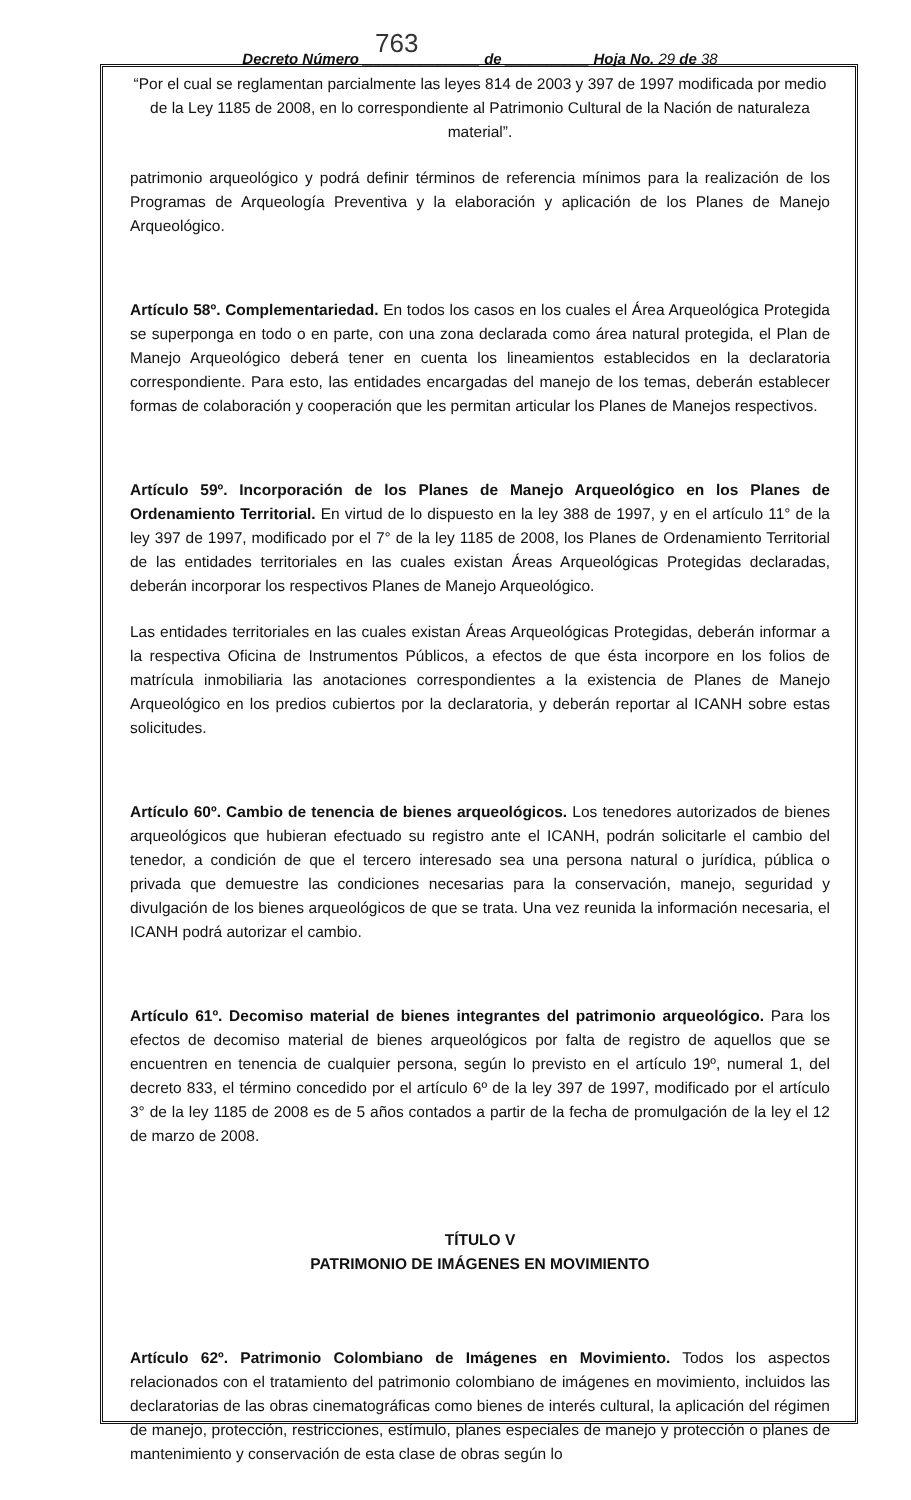763
Decreto Número ______________ de __________ Hoja No. 29 de 38
“Por el cual se reglamentan parcialmente las leyes 814 de 2003 y 397 de 1997 modificada por medio de la Ley 1185 de 2008, en lo correspondiente al Patrimonio Cultural de la Nación de naturaleza material”.
patrimonio arqueológico y podrá definir términos de referencia mínimos para la realización de los Programas de Arqueología Preventiva y la elaboración y aplicación de los Planes de Manejo Arqueológico.
Artículo 58º. Complementariedad. En todos los casos en los cuales el Área Arqueológica Protegida se superponga en todo o en parte, con una zona declarada como área natural protegida, el Plan de Manejo Arqueológico deberá tener en cuenta los lineamientos establecidos en la declaratoria correspondiente. Para esto, las entidades encargadas del manejo de los temas, deberán establecer formas de colaboración y cooperación que les permitan articular los Planes de Manejos respectivos.
Artículo 59º. Incorporación de los Planes de Manejo Arqueológico en los Planes de Ordenamiento Territorial. En virtud de lo dispuesto en la ley 388 de 1997, y en el artículo 11° de la ley 397 de 1997, modificado por el 7° de la ley 1185 de 2008, los Planes de Ordenamiento Territorial de las entidades territoriales en las cuales existan Áreas Arqueológicas Protegidas declaradas, deberán incorporar los respectivos Planes de Manejo Arqueológico.
Las entidades territoriales en las cuales existan Áreas Arqueológicas Protegidas, deberán informar a la respectiva Oficina de Instrumentos Públicos, a efectos de que ésta incorpore en los folios de matrícula inmobiliaria las anotaciones correspondientes a la existencia de Planes de Manejo Arqueológico en los predios cubiertos por la declaratoria, y deberán reportar al ICANH sobre estas solicitudes.
Artículo 60º. Cambio de tenencia de bienes arqueológicos. Los tenedores autorizados de bienes arqueológicos que hubieran efectuado su registro ante el ICANH, podrán solicitarle el cambio del tenedor, a condición de que el tercero interesado sea una persona natural o jurídica, pública o privada que demuestre las condiciones necesarias para la conservación, manejo, seguridad y divulgación de los bienes arqueológicos de que se trata. Una vez reunida la información necesaria, el ICANH podrá autorizar el cambio.
Artículo 61º. Decomiso material de bienes integrantes del patrimonio arqueológico. Para los efectos de decomiso material de bienes arqueológicos por falta de registro de aquellos que se encuentren en tenencia de cualquier persona, según lo previsto en el artículo 19º, numeral 1, del decreto 833, el término concedido por el artículo 6º de la ley 397 de 1997, modificado por el artículo 3° de la ley 1185 de 2008 es de 5 años contados a partir de la fecha de promulgación de la ley el 12 de marzo de 2008.
TÍTULO V
PATRIMONIO DE IMÁGENES EN MOVIMIENTO
Artículo 62º. Patrimonio Colombiano de Imágenes en Movimiento. Todos los aspectos relacionados con el tratamiento del patrimonio colombiano de imágenes en movimiento, incluidos las declaratorias de las obras cinematográficas como bienes de interés cultural, la aplicación del régimen de manejo, protección, restricciones, estímulo, planes especiales de manejo y protección o planes de mantenimiento y conservación de esta clase de obras según lo